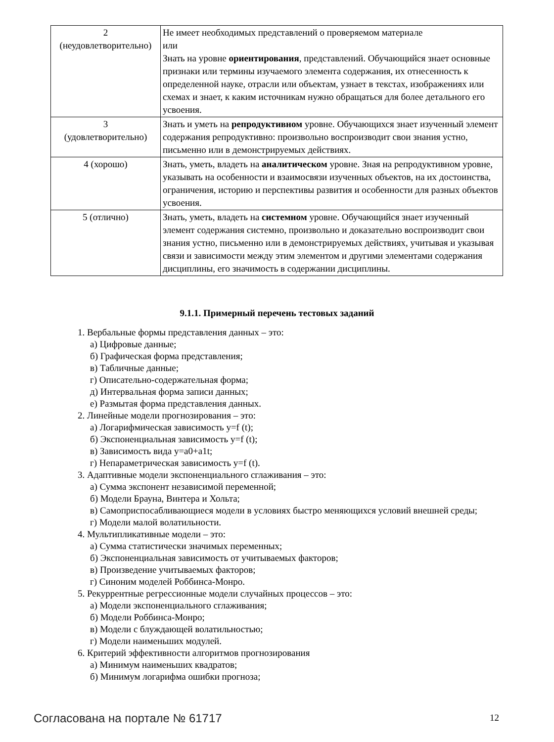| 2 (неудовлетворительно) | Не имеет необходимых представлений о проверяемом материале или Знать на уровне ориентирования , представлений. Обучающийся знает основные признаки или термины изучаемого элемента содержания, их отнесенность к определенной науке, отрасли или объектам, узнает в текстах, изображениях или схемах и знает, к каким источникам нужно обращаться для более детального его усвоения. |
| 3 (удовлетворительно) | Знать и уметь на репродуктивном уровне. Обучающихся знает изученный элемент содержания репродуктивно: произвольно воспроизводит свои знания устно, письменно или в демонстрируемых действиях. |
| 4 (хорошо) | Знать, уметь, владеть на аналитическом уровне. Зная на репродуктивном уровне, указывать на особенности и взаимосвязи изученных объектов, на их достоинства, ограничения, историю и перспективы развития и особенности для разных объектов усвоения. |
| 5 (отлично) | Знать, уметь, владеть на системном уровне. Обучающийся знает изученный элемент содержания системно, произвольно и доказательно воспроизводит свои знания устно, письменно или в демонстрируемых действиях, учитывая и указывая связи и зависимости между этим элементом и другими элементами содержания дисциплины, его значимость в содержании дисциплины. |
9.1.1. Примерный перечень тестовых заданий
1. Вербальные формы представления данных – это:
а) Цифровые данные;
б) Графическая форма представления;
в) Табличные данные;
г) Описательно-содержательная форма;
д) Интервальная форма записи данных;
е) Размытая форма представления данных.
2. Линейные модели прогнозирования – это:
а) Логарифмическая зависимость y=f (t);
б) Экспоненциальная зависимость y=f (t);
в) Зависимость вида y=a0+a1t;
г) Непараметрическая зависимость y=f (t).
3. Адаптивные модели экспоненциального сглаживания – это:
а) Сумма экспонент независимой переменной;
б) Модели Брауна, Винтера и Хольта;
в) Самоприспосабливающиеся модели в условиях быстро меняющихся условий внешней среды;
г) Модели малой волатильности.
4. Мультипликативные модели – это:
а) Сумма статистически значимых переменных;
б) Экспоненциальная зависимость от учитываемых факторов;
в) Произведение учитываемых факторов;
г) Синоним моделей Роббинса-Монро.
5. Рекуррентные регрессионные модели случайных процессов – это:
а) Модели экспоненциального сглаживания;
б) Модели Роббинса-Монро;
в) Модели с блуждающей волатильностью;
г) Модели наименьших модулей.
6. Критерий эффективности алгоритмов прогнозирования
а) Минимум наименьших квадратов;
б) Минимум логарифма ошибки прогноза;
Согласована на портале № 61717 12